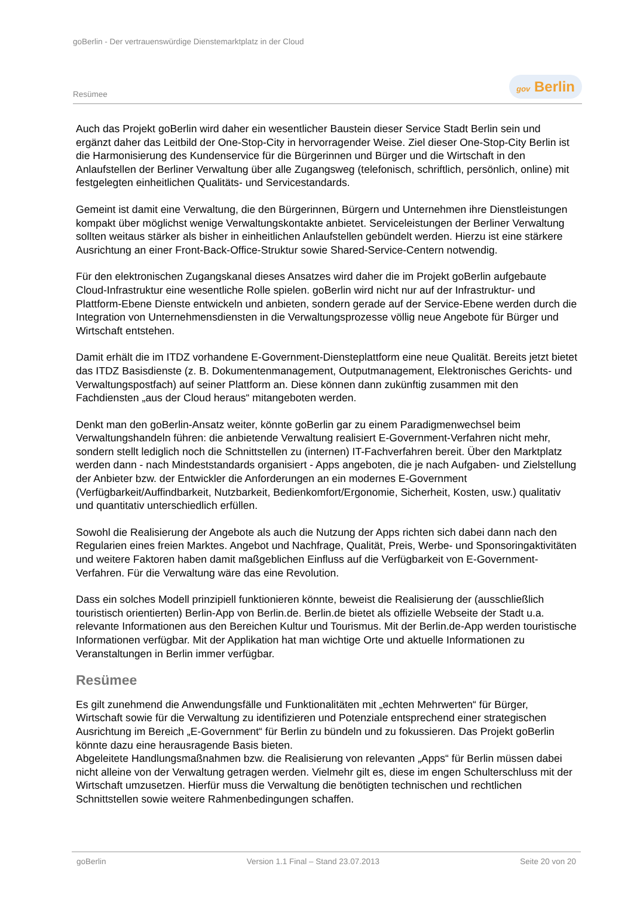goBerlin - Der vertrauenswürdige Dienstemarktplatz in der Cloud
Resümee gov Berlin
Auch das Projekt goBerlin wird daher ein wesentlicher Baustein dieser Service Stadt Berlin sein und ergänzt daher das Leitbild der One-Stop-City in hervorragender Weise. Ziel dieser One-Stop-City Berlin ist die Harmonisierung des Kundenservice für die Bürgerinnen und Bürger und die Wirtschaft in den Anlaufstellen der Berliner Verwaltung über alle Zugangsweg (telefonisch, schriftlich, persönlich, online) mit festgelegten einheitlichen Qualitäts- und Servicestandards.
Gemeint ist damit eine Verwaltung, die den Bürgerinnen, Bürgern und Unternehmen ihre Dienstleistungen kompakt über möglichst wenige Verwaltungskontakte anbietet. Serviceleistungen der Berliner Verwaltung sollten weitaus stärker als bisher in einheitlichen Anlaufstellen gebündelt werden. Hierzu ist eine stärkere Ausrichtung an einer Front-Back-Office-Struktur sowie Shared-Service-Centern notwendig.
Für den elektronischen Zugangskanal dieses Ansatzes wird daher die im Projekt goBerlin aufgebaute Cloud-Infrastruktur eine wesentliche Rolle spielen. goBerlin wird nicht nur auf der Infrastruktur- und Plattform-Ebene Dienste entwickeln und anbieten, sondern gerade auf der Service-Ebene werden durch die Integration von Unternehmensdiensten in die Verwaltungsprozesse völlig neue Angebote für Bürger und Wirtschaft entstehen.
Damit erhält die im ITDZ vorhandene E-Government-Diensteplattform eine neue Qualität. Bereits jetzt bietet das ITDZ Basisdienste (z. B. Dokumentenmanagement, Outputmanagement, Elektronisches Gerichts- und Verwaltungspostfach) auf seiner Plattform an. Diese können dann zukünftig zusammen mit den Fachdiensten „aus der Cloud heraus“ mitangeboten werden.
Denkt man den goBerlin-Ansatz weiter, könnte goBerlin gar zu einem Paradigmenwechsel beim Verwaltungshandeln führen: die anbietende Verwaltung realisiert E-Government-Verfahren nicht mehr, sondern stellt lediglich noch die Schnittstellen zu (internen) IT-Fachverfahren bereit. Über den Marktplatz werden dann - nach Mindeststandards organisiert - Apps angeboten, die je nach Aufgaben- und Zielstellung der Anbieter bzw. der Entwickler die Anforderungen an ein modernes E-Government (Verfügbarkeit/Auffindbarkeit, Nutzbarkeit, Bedienkomfort/Ergonomie, Sicherheit, Kosten, usw.) qualitativ und quantitativ unterschiedlich erfüllen.
Sowohl die Realisierung der Angebote als auch die Nutzung der Apps richten sich dabei dann nach den Regularien eines freien Marktes. Angebot und Nachfrage, Qualität, Preis, Werbe- und Sponsoringaktivitäten und weitere Faktoren haben damit maßgeblichen Einfluss auf die Verfügbarkeit von E-Government-Verfahren. Für die Verwaltung wäre das eine Revolution.
Dass ein solches Modell prinzipiell funktionieren könnte, beweist die Realisierung der (ausschließlich touristisch orientierten) Berlin-App von Berlin.de. Berlin.de bietet als offizielle Webseite der Stadt u.a. relevante Informationen aus den Bereichen Kultur und Tourismus. Mit der Berlin.de-App werden touristische Informationen verfügbar. Mit der Applikation hat man wichtige Orte und aktuelle Informationen zu Veranstaltungen in Berlin immer verfügbar.
Resümee
Es gilt zunehmend die Anwendungsfälle und Funktionalitäten mit „echten Mehrwerten“ für Bürger, Wirtschaft sowie für die Verwaltung zu identifizieren und Potenziale entsprechend einer strategischen Ausrichtung im Bereich „E-Government“ für Berlin zu bündeln und zu fokussieren. Das Projekt goBerlin könnte dazu eine herausragende Basis bieten.
Abgeleitete Handlungsmaßnahmen bzw. die Realisierung von relevanten „Apps“ für Berlin müssen dabei nicht alleine von der Verwaltung getragen werden. Vielmehr gilt es, diese im engen Schulterschluss mit der Wirtschaft umzusetzen. Hierfür muss die Verwaltung die benötigten technischen und rechtlichen Schnittstellen sowie weitere Rahmenbedingungen schaffen.
goBerlin Version 1.1 Final – Stand 23.07.2013 Seite 20 von 20